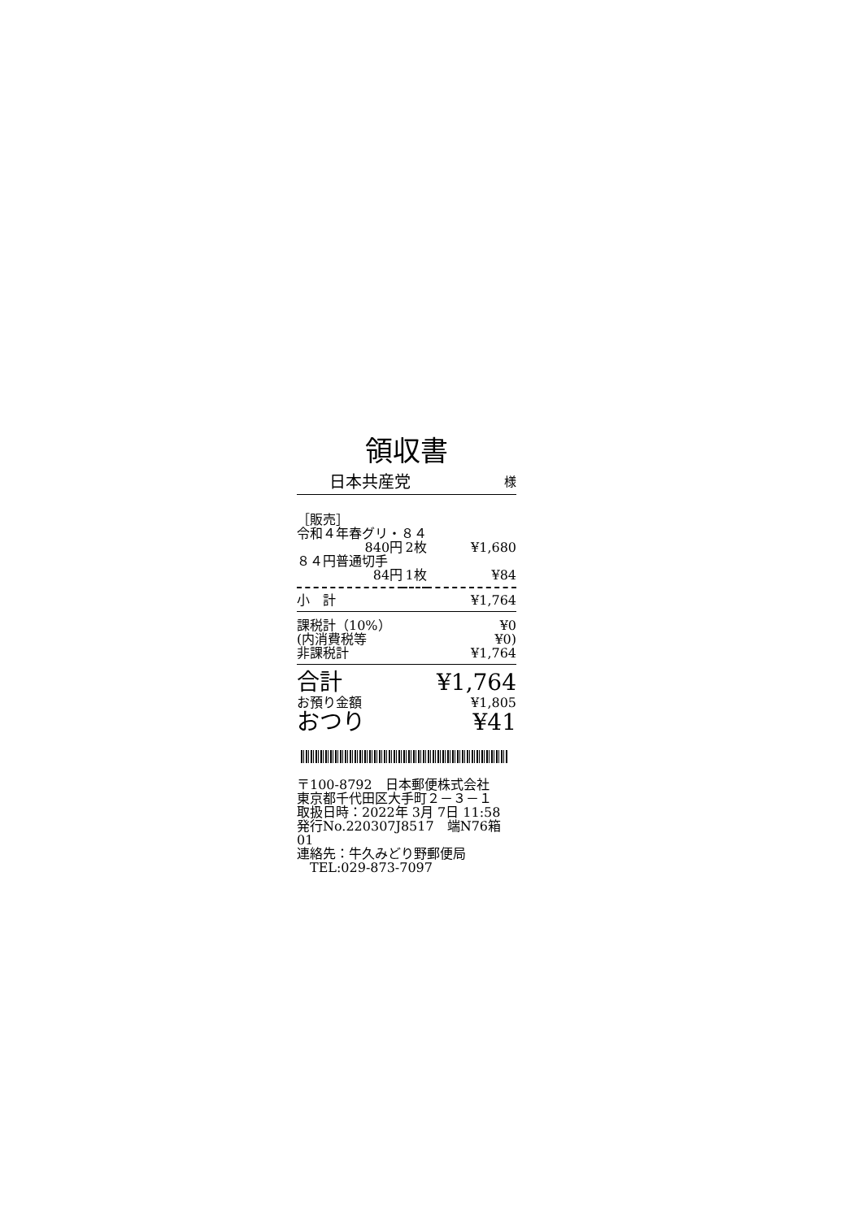領収書
日本共産党 様
| ［販売］ | | |
| 令和４年春グリ・８４ | | |
| 840円 | 2枚 | ¥1,680 |
| ８４円普通切手 | | |
| 84円 | 1枚 | ¥84 |
| 小 計 | | ¥1,764 |
| 課税計（10%） | | ¥0 |
| (内消費税等 | | ¥0) |
| 非課税計 | | ¥1,764 |
| 合計 | | ¥1,764 |
| お預り金額 | | ¥1,805 |
| おつり | | ¥41 |
〒100-8792　日本郵便株式会社
東京都千代田区大手町２－３－１
取扱日時：2022年 3月 7日 11:58
発行No.220307J8517　端N76箱01
連絡先：牛久みどり野郵便局
　TEL:029-873-7097